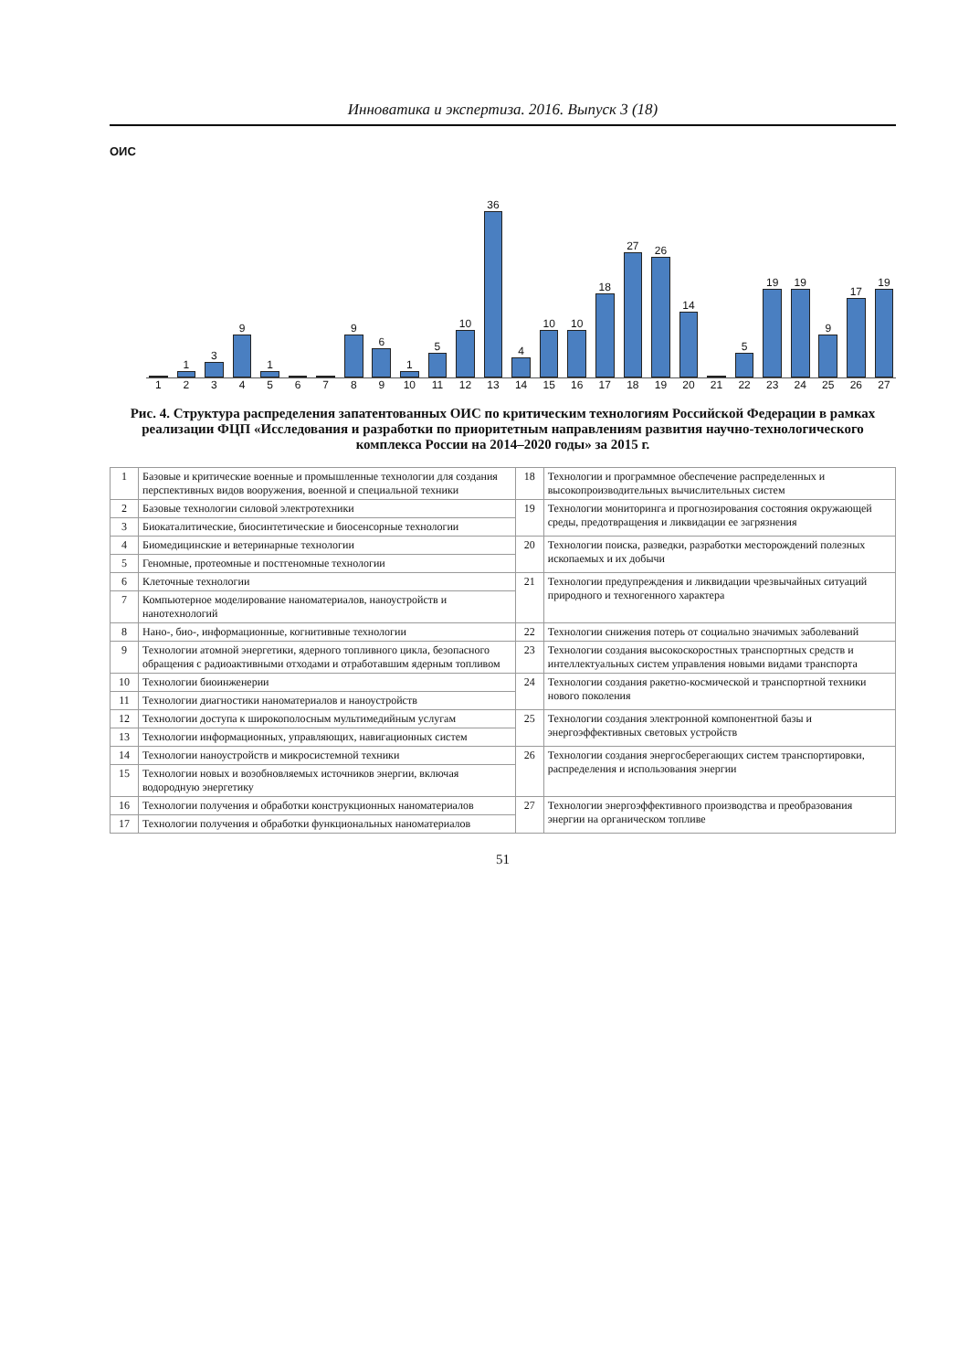Инноватика и экспертиза. 2016. Выпуск 3 (18)
ОИС
1
3
9
1
9
6
1
5
10
36
4
10
10
18
27
26
14
5
19
19
9
17
19
1 2 3 4 5 6 7 8 9 10 11 12 13 14 15 16 17 18 19 20 21 22 23 24 25 26 27
Рис. 4. Структура распределения запатентованных ОИС по критическим технологиям Российской Федерации в рамках реализации ФЦП «Исследования и разработки по приоритетным направлениям развития научно-технологического комплекса России на 2014–2020 годы» за 2015 г.
| 1 | Базовые и критические военные и промышленные технологии для создания перспективных видов вооружения, военной и специальной техники | 18 | Технологии и программное обеспечение распределенных и высокопроизводительных вычислительных систем |
| 2 | Базовые технологии силовой электротехники | 19 | Технологии мониторинга и прогнозирования состояния окружающей среды, предотвращения и ликвидации ее загрязнения |
| 3 | Биокаталитические, биосинтетические и биосенсорные технологии | | |
| 4 | Биомедицинские и ветеринарные технологии | 20 | Технологии поиска, разведки, разработки месторождений полезных ископаемых и их добычи |
| 5 | Геномные, протеомные и постгеномные технологии | | |
| 6 | Клеточные технологии | 21 | Технологии предупреждения и ликвидации чрезвычайных ситуаций природного и техногенного характера |
| 7 | Компьютерное моделирование наноматериалов, наноустройств и нанотехнологий | | |
| 8 | Нано-, био-, информационные, когнитивные технологии | 22 | Технологии снижения потерь от социально значимых заболеваний |
| 9 | Технологии атомной энергетики, ядерного топливного цикла, безопасного обращения с радиоактивными отходами и отработавшим ядерным топливом | 23 | Технологии создания высокоскоростных транспортных средств и интеллектуальных систем управления новыми видами транспорта |
| 10 | Технологии биоинженерии | 24 | Технологии создания ракетно-космической и транспортной техники нового поколения |
| 11 | Технологии диагностики наноматериалов и наноустройств | | |
| 12 | Технологии доступа к широкополосным мультимедийным услугам | 25 | Технологии создания электронной компонентной базы и энергоэффективных световых устройств |
| 13 | Технологии информационных, управляющих, навигационных систем | | |
| 14 | Технологии наноустройств и микросистемной техники | 26 | Технологии создания энергосберегающих систем транспортировки, распределения и использования энергии |
| 15 | Технологии новых и возобновляемых источников энергии, включая водородную энергетику | | |
| 16 | Технологии получения и обработки конструкционных наноматериалов | 27 | Технологии энергоэффективного производства и преобразования энергии на органическом топливе |
| 17 | Технологии получения и обработки функциональных наноматериалов | | |
51